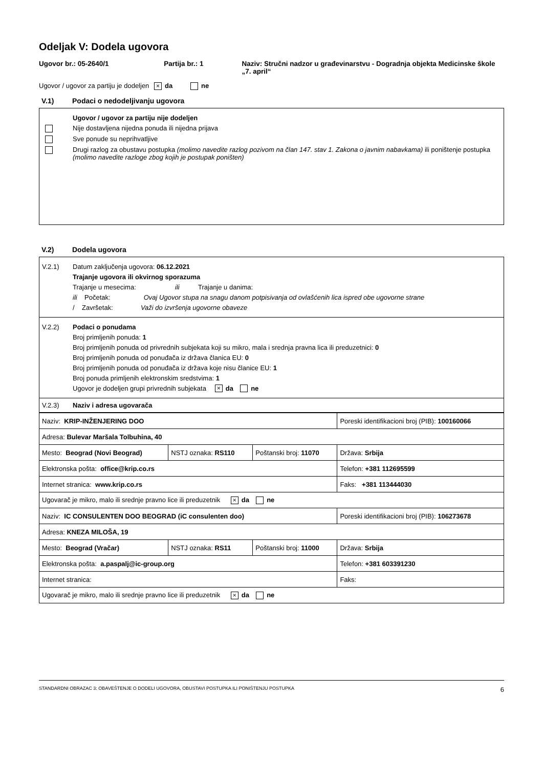Odeljak V: Dodela ugovora
Ugovor br.: 05-2640/1 Partija br.: 1 Naziv: Stručni nadzor u građevinarstvu - Dogradnja objekta Medicinske škole „7. april“
Ugovor / ugovor za partiju je dodeljen × da ne
V.1) Podaci o nedodeljivanju ugovora
Ugovor / ugovor za partiju nije dodeljen
Nije dostavljena nijedna ponuda ili nijedna prijava
Sve ponude su neprihvatljive
Drugi razlog za obustavu postupka (molimo navedite razlog pozivom na član 147. stav 1. Zakona o javnim nabavkama) ili poništenje postupka (molimo navedite razloge zbog kojih je postupak poništen)
V.2) Dodela ugovora
V.2.1) Datum zaključenja ugovora: 06.12.2021
Trajanje ugovora ili okvirnog sporazuma
Trajanje u mesecima: ili Trajanje u danima:
ili Početak: Ovaj Ugovor stupa na snagu danom potpisivanja od ovlašćenih lica ispred obe ugovorne strane
/ Završetak: Važi do izvršenja ugovorne obaveze
V.2.2) Podaci o ponudama
Broj primljenih ponuda: 1
Broj primljenih ponuda od privrednih subjekata koji su mikro, mala i srednja pravna lica ili preduzetnici: 0
Broj primljenih ponuda od ponuđača iz država članica EU: 0
Broj primljenih ponuda od ponuđača iz država koje nisu članice EU: 1
Broj ponuda primljenih elektronskim sredstvima: 1
Ugovor je dodeljen grupi privrednih subjekata × da ne
V.2.3) Naziv i adresa ugovarača
| Naziv: KRIP-INŽENJERING DOO | | | Poreski identifikacioni broj (PIB): 100160066 |
| Adresa: Bulevar Maršala Tolbuhina, 40 | | | |
| Mesto: Beograd (Novi Beograd) | NSTJ oznaka: RS110 | Poštanski broj: 11070 | Država: Srbija |
| Elektronska pošta: office@krip.co.rs | | | Telefon: +381 112695599 |
| Internet stranica: www.krip.co.rs | | | Faks: +381 113444030 |
| Ugovarač je mikro, malo ili srednje pravno lice ili preduzetnik × da ne | | | |
| Naziv: IC CONSULENTEN DOO BEOGRAD (iC consulenten doo) | | | Poreski identifikacioni broj (PIB): 106273678 |
| Adresa: KNEZA MILOŠA, 19 | | | |
| Mesto: Beograd (Vračar) | NSTJ oznaka: RS11 | Poštanski broj: 11000 | Država: Srbija |
| Elektronska pošta: a.paspalj@ic-group.org | | | Telefon: +381 603391230 |
| Internet stranica: | | | Faks: |
| Ugovarač je mikro, malo ili srednje pravno lice ili preduzetnik × da ne | | | |
STANDARDNI OBRAZAC 3: OBAVEŠTENJE O DODELI UGOVORA, OBUSTAVI POSTUPKA ILI PONIŠTENJU POSTUPKA 6